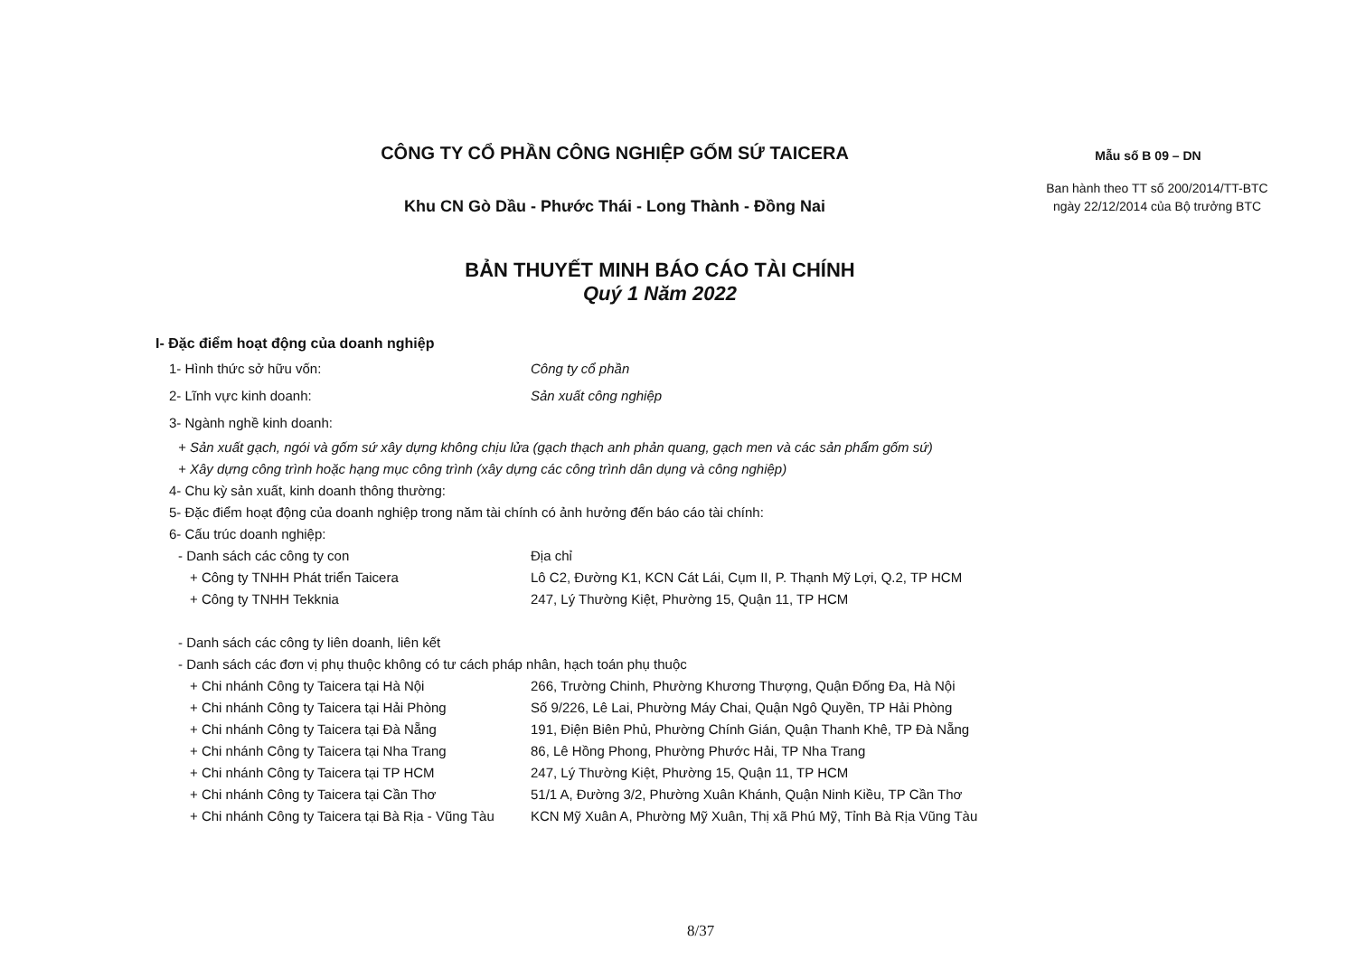CÔNG TY CỔ PHẦN CÔNG NGHIỆP GỐM SỨ TAICERA
Khu CN Gò Dầu - Phước Thái - Long Thành - Đồng Nai
Mẫu số B 09 – DN
Ban hành theo TT số 200/2014/TT-BTC ngày 22/12/2014 của Bộ trưởng BTC
BẢN THUYẾT MINH BÁO CÁO TÀI CHÍNH
Quý 1 Năm 2022
I- Đặc điểm hoạt động của doanh nghiệp
1- Hình thức sở hữu vốn: Công ty cổ phần
2- Lĩnh vực kinh doanh: Sản xuất công nghiệp
3- Ngành nghề kinh doanh:
+ Sản xuất gạch, ngói và gốm sứ xây dựng không chịu lửa (gạch thạch anh phản quang, gạch men và các sản phẩm gốm sứ)
+ Xây dựng công trình hoặc hạng mục công trình (xây dựng các công trình dân dụng và công nghiệp)
4- Chu kỳ sản xuất, kinh doanh thông thường:
5- Đặc điểm hoạt động của doanh nghiệp trong năm tài chính có ảnh hưởng đến báo cáo tài chính:
6- Cấu trúc doanh nghiệp:
- Danh sách các công ty con Địa chỉ
+ Công ty TNHH Phát triển Taicera Lô C2, Đường K1, KCN Cát Lái, Cụm II, P. Thạnh Mỹ Lợi, Q.2, TP HCM
+ Công ty TNHH Tekknia 247, Lý Thường Kiệt, Phường 15, Quận 11, TP HCM
- Danh sách các công ty liên doanh, liên kết
- Danh sách các đơn vị phụ thuộc không có tư cách pháp nhân, hạch toán phụ thuộc
+ Chi nhánh Công ty Taicera tại Hà Nội 266, Trường Chinh, Phường Khương Thượng, Quận Đống Đa, Hà Nội
+ Chi nhánh Công ty Taicera tại Hải Phòng Số 9/226, Lê Lai, Phường Máy Chai, Quận Ngô Quyền, TP Hải Phòng
+ Chi nhánh Công ty Taicera tại Đà Nẵng 191, Điện Biên Phủ, Phường Chính Gián, Quận Thanh Khê, TP Đà Nẵng
+ Chi nhánh Công ty Taicera tại Nha Trang 86, Lê Hồng Phong, Phường Phước Hải, TP Nha Trang
+ Chi nhánh Công ty Taicera tại TP HCM 247, Lý Thường Kiệt, Phường 15, Quận 11, TP HCM
+ Chi nhánh Công ty Taicera tại Cần Thơ 51/1 A, Đường 3/2, Phường Xuân Khánh, Quận Ninh Kiều, TP Cần Thơ
+ Chi nhánh Công ty Taicera tại Bà Rịa - Vũng Tàu KCN Mỹ Xuân A, Phường Mỹ Xuân, Thị xã Phú Mỹ, Tỉnh Bà Rịa Vũng Tàu
8/37